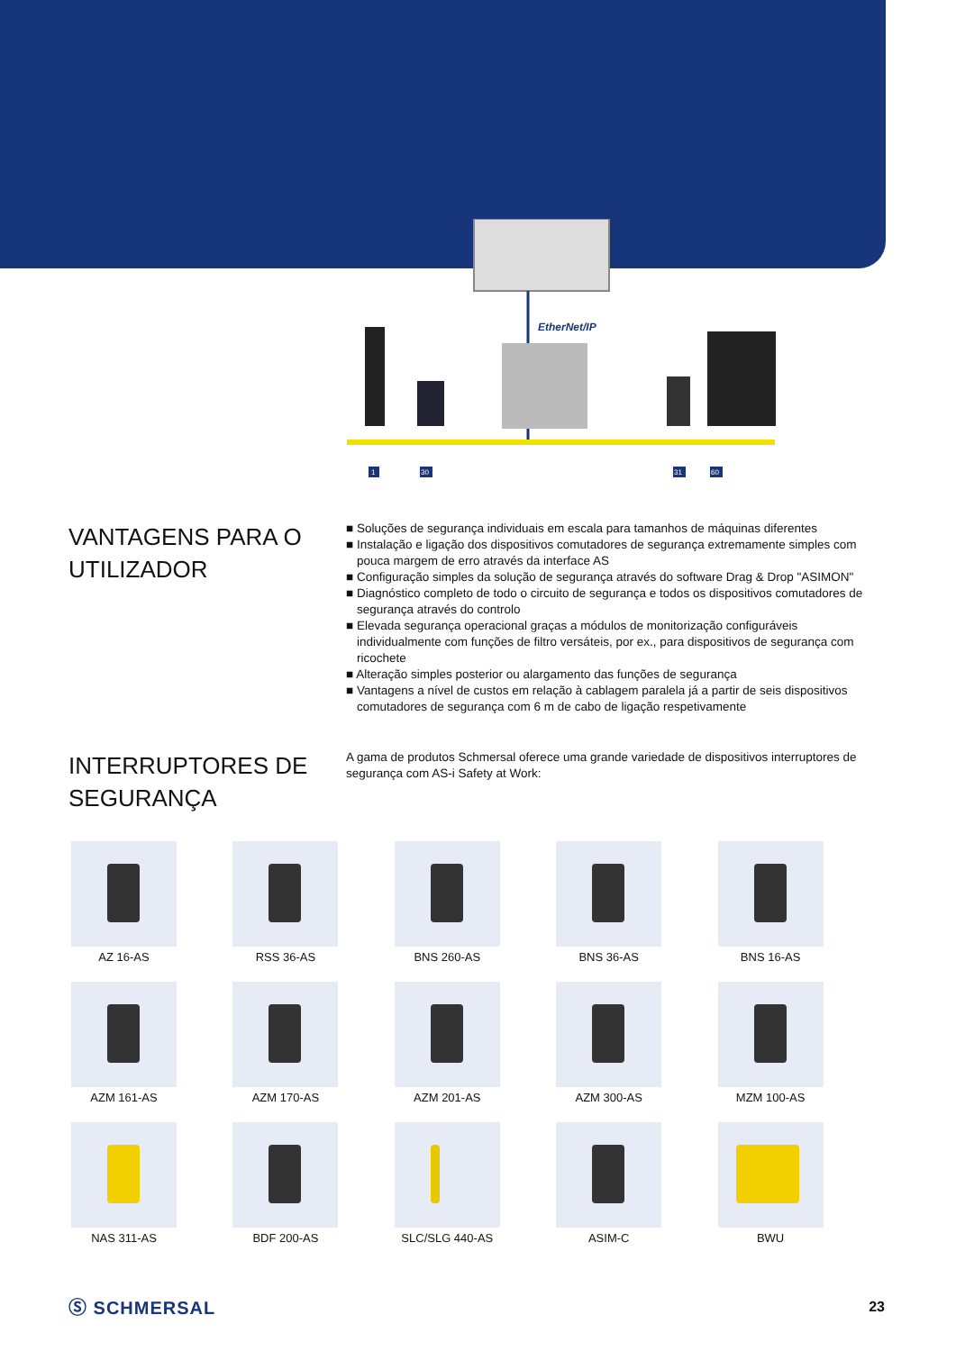EtherNet/IP
1
30
31
60
VANTAGENS PARA O UTILIZADOR
■ Soluções de segurança individuais em escala para tamanhos de máquinas diferentes
■ Instalação e ligação dos dispositivos comutadores de segurança extremamente simples com pouca margem de erro através da interface AS
■ Configuração simples da solução de segurança através do software Drag & Drop "ASIMON"
■ Diagnóstico completo de todo o circuito de segurança e todos os dispositivos comutadores de segurança através do controlo
■ Elevada segurança operacional graças a módulos de monitorização configuráveis individualmente com funções de filtro versáteis, por ex., para dispositivos de segurança com ricochete
■ Alteração simples posterior ou alargamento das funções de segurança
■ Vantagens a nível de custos em relação à cablagem paralela já a partir de seis dispositivos comutadores de segurança com 6 m de cabo de ligação respetivamente
INTERRUPTORES DE SEGURANÇA
A gama de produtos Schmersal oferece uma grande variedade de dispositivos interruptores de segurança com AS-i Safety at Work:
AZ 16-AS
RSS 36-AS
BNS 260-AS
BNS 36-AS
BNS 16-AS
AZM 161-AS
AZM 170-AS
AZM 201-AS
AZM 300-AS
MZM 100-AS
NAS 311-AS
BDF 200-AS
SLC/SLG 440-AS
ASIM-C
BWU
Ⓢ SCHMERSAL 23